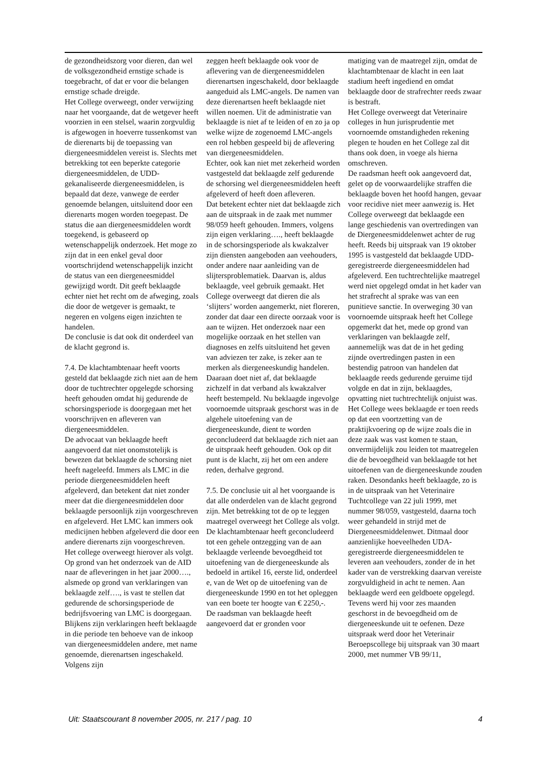de gezondheidszorg voor dieren, dan wel de volksgezondheid ernstige schade is toegebracht, of dat er voor die belangen ernstige schade dreigde.
Het College overweegt, onder verwijzing naar het voorgaande, dat de wetgever heeft voorzien in een stelsel, waarin zorgvuldig is afgewogen in hoeverre tussenkomst van de dierenarts bij de toepassing van diergeneesmiddelen vereist is. Slechts met betrekking tot een beperkte categorie diergeneesmiddelen, de UDD-gekanaliseerde diergeneesmiddelen, is bepaald dat deze, vanwege de eerder genoemde belangen, uitsluitend door een dierenarts mogen worden toegepast. De status die aan diergeneesmiddelen wordt toegekend, is gebaseerd op wetenschappelijk onderzoek. Het moge zo zijn dat in een enkel geval door voortschrijdend wetenschappelijk inzicht de status van een diergeneesmiddel gewijzigd wordt. Dit geeft beklaagde echter niet het recht om de afweging, zoals die door de wetgever is gemaakt, te negeren en volgens eigen inzichten te handelen.
De conclusie is dat ook dit onderdeel van de klacht gegrond is.
7.4. De klachtambtenaar heeft voorts gesteld dat beklaagde zich niet aan de hem door de tuchtrechter opgelegde schorsing heeft gehouden omdat hij gedurende de schorsingsperiode is doorgegaan met het voorschrijven en afleveren van diergeneesmiddelen.
De advocaat van beklaagde heeft aangevoerd dat niet onomstotelijk is bewezen dat beklaagde de schorsing niet heeft nageleefd. Immers als LMC in die periode diergeneesmiddelen heeft afgeleverd, dan betekent dat niet zonder meer dat die diergeneesmiddelen door beklaagde persoonlijk zijn voorgeschreven en afgeleverd. Het LMC kan immers ook medicijnen hebben afgeleverd die door een andere dierenarts zijn voorgeschreven.
Het college overweegt hierover als volgt. Op grond van het onderzoek van de AID naar de afleveringen in het jaar 2000…., alsmede op grond van verklaringen van beklaagde zelf…., is vast te stellen dat gedurende de schorsingsperiode de bedrijfsvoering van LMC is doorgegaan. Blijkens zijn verklaringen heeft beklaagde in die periode ten behoeve van de inkoop van diergeneesmiddelen andere, met name genoemde, dierenartsen ingeschakeld. Volgens zijn
zeggen heeft beklaagde ook voor de aflevering van de diergeneesmiddelen dierenartsen ingeschakeld, door beklaagde aangeduid als LMC-angels. De namen van deze dierenartsen heeft beklaagde niet willen noemen. Uit de administratie van beklaagde is niet af te leiden of en zo ja op welke wijze de zogenoemd LMC-angels een rol hebben gespeeld bij de aflevering van diergeneesmiddelen.
Echter, ook kan niet met zekerheid worden vastgesteld dat beklaagde zelf gedurende de schorsing wel diergeneesmiddelen heeft afgeleverd of heeft doen afleveren.
Dat betekent echter niet dat beklaagde zich aan de uitspraak in de zaak met nummer 98/059 heeft gehouden. Immers, volgens zijn eigen verklaring…., heeft beklaagde in de schorsingsperiode als kwakzalver zijn diensten aangeboden aan veehouders, onder andere naar aanleiding van de slijtersproblematiek. Daarvan is, aldus beklaagde, veel gebruik gemaakt. Het College overweegt dat dieren die als ‘slijters’ worden aangemerkt, niet floreren, zonder dat daar een directe oorzaak voor is aan te wijzen. Het onderzoek naar een mogelijke oorzaak en het stellen van diagnoses en zelfs uitsluitend het geven van adviezen ter zake, is zeker aan te merken als diergeneeskundig handelen. Daaraan doet niet af, dat beklaagde zichzelf in dat verband als kwakzalver heeft bestempeld. Nu beklaagde ingevolge voornoemde uitspraak geschorst was in de algehele uitoefening van de diergeneeskunde, dient te worden geconcludeerd dat beklaagde zich niet aan de uitspraak heeft gehouden. Ook op dit punt is de klacht, zij het om een andere reden, derhalve gegrond.
7.5. De conclusie uit al het voorgaande is dat alle onderdelen van de klacht gegrond zijn. Met betrekking tot de op te leggen maatregel overweegt het College als volgt.
De klachtambtenaar heeft geconcludeerd tot een gehele ontzegging van de aan beklaagde verleende bevoegdheid tot uitoefening van de diergeneeskunde als bedoeld in artikel 16, eerste lid, onderdeel e, van de Wet op de uitoefening van de diergeneeskunde 1990 en tot het opleggen van een boete ter hoogte van € 2250,-.
De raadsman van beklaagde heeft aangevoerd dat er gronden voor
matiging van de maatregel zijn, omdat de klachtambtenaar de klacht in een laat stadium heeft ingediend en omdat beklaagde door de strafrechter reeds zwaar is bestraft.
Het College overweegt dat Veterinaire colleges in hun jurisprudentie met voornoemde omstandigheden rekening plegen te houden en het College zal dit thans ook doen, in voege als hierna omschreven.
De raadsman heeft ook aangevoerd dat, gelet op de voorwaardelijke straffen die beklaagde boven het hoofd hangen, gevaar voor recidive niet meer aanwezig is. Het College overweegt dat beklaagde een lange geschiedenis van overtredingen van de Diergeneesmiddelenwet achter de rug heeft. Reeds bij uitspraak van 19 oktober 1995 is vastgesteld dat beklaagde UDD-geregistreerde diergeneesmiddelen had afgeleverd. Een tuchtrechtelijke maatregel werd niet opgelegd omdat in het kader van het strafrecht al sprake was van een punitieve sanctie. In overweging 30 van voornoemde uitspraak heeft het College opgemerkt dat het, mede op grond van verklaringen van beklaagde zelf, aannemelijk was dat de in het geding zijnde overtredingen pasten in een bestendig patroon van handelen dat beklaagde reeds gedurende geruime tijd volgde en dat in zijn, beklaagdes, opvatting niet tuchtrechtelijk onjuist was. Het College wees beklaagde er toen reeds op dat een voortzetting van de praktijkvoering op de wijze zoals die in deze zaak was vast komen te staan, onvermijdelijk zou leiden tot maatregelen die de bevoegdheid van beklaagde tot het uitoefenen van de diergeneeskunde zouden raken. Desondanks heeft beklaagde, zo is in de uitspraak van het Veterinaire Tuchtcollege van 22 juli 1999, met nummer 98/059, vastgesteld, daarna toch weer gehandeld in strijd met de Diergeneesmiddelenwet. Ditmaal door aanzienlijke hoeveelheden UDA-geregistreerde diergeneesmiddelen te leveren aan veehouders, zonder de in het kader van de verstrekking daarvan vereiste zorgvuldigheid in acht te nemen. Aan beklaagde werd een geldboete opgelegd. Tevens werd hij voor zes maanden geschorst in de bevoegdheid om de diergeneeskunde uit te oefenen. Deze uitspraak werd door het Veterinair Beroepscollege bij uitspraak van 30 maart 2000, met nummer VB 99/11,
Uit: Staatscourant 8 november 2005, nr. 217 / pag. 10 4